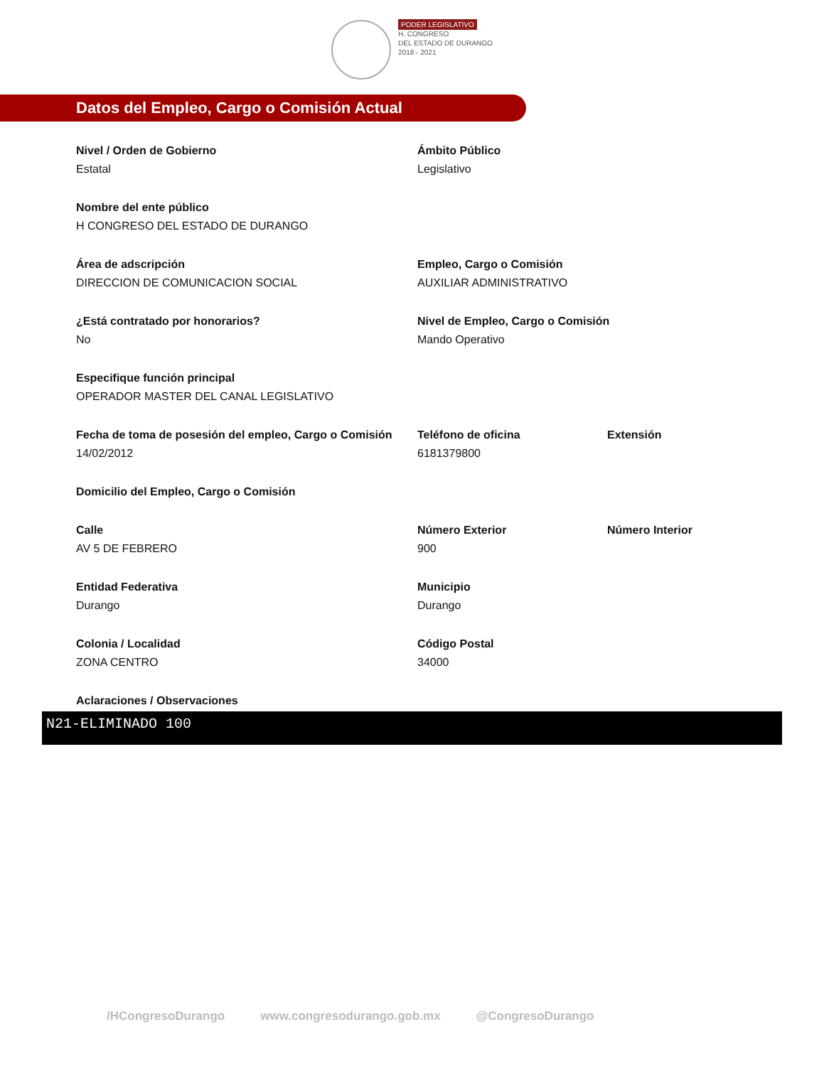PODER LEGISLATIVO
H. CONGRESO
DEL ESTADO DE DURANGO
2018 - 2021
Datos del Empleo, Cargo o Comisión Actual
Nivel / Orden de Gobierno
Estatal
Ámbito Público
Legislativo
Nombre del ente público
H CONGRESO DEL ESTADO DE DURANGO
Área de adscripción
DIRECCION DE COMUNICACION SOCIAL
Empleo, Cargo o Comisión
AUXILIAR ADMINISTRATIVO
¿Está contratado por honorarios?
No
Nivel de Empleo, Cargo o Comisión
Mando Operativo
Especifique función principal
OPERADOR MASTER DEL CANAL LEGISLATIVO
Fecha de toma de posesión del empleo, Cargo o Comisión
14/02/2012
Teléfono de oficina
6181379800
Extensión
Domicilio del Empleo, Cargo o Comisión
Calle
AV 5 DE FEBRERO
Número Exterior
900
Número Interior
Entidad Federativa
Durango
Municipio
Durango
Colonia / Localidad
ZONA CENTRO
Código Postal
34000
Aclaraciones / Observaciones
N21-ELIMINADO 100
/HCongresoDurango www.congresodurango.gob.mx @CongresoDurango